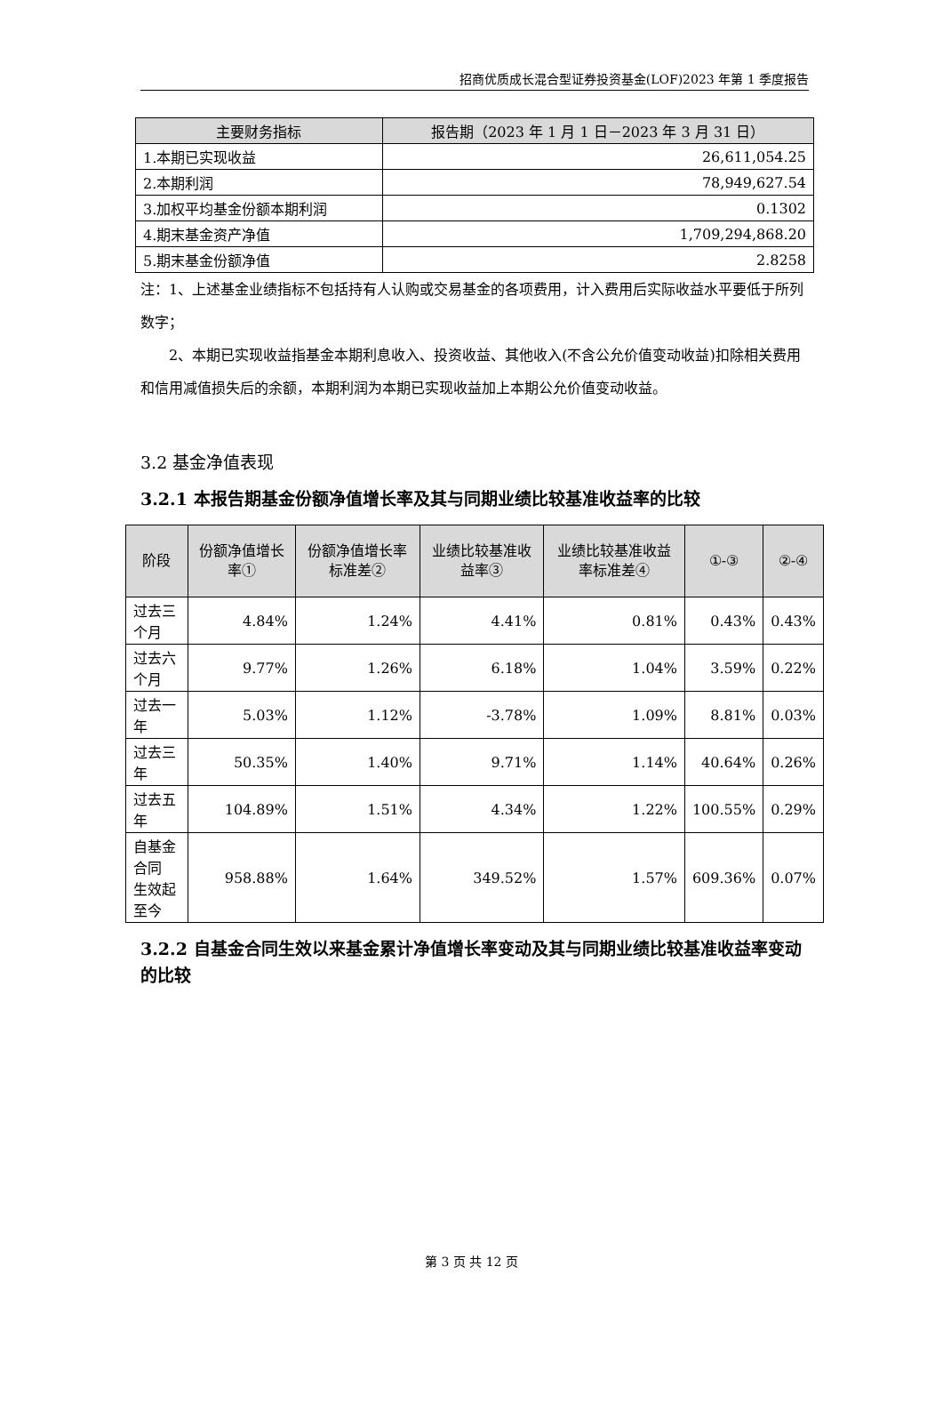招商优质成长混合型证券投资基金(LOF)2023 年第 1 季度报告
| 主要财务指标 | 报告期（2023 年 1 月 1 日－2023 年 3 月 31 日） |
| --- | --- |
| 1.本期已实现收益 | 26,611,054.25 |
| 2.本期利润 | 78,949,627.54 |
| 3.加权平均基金份额本期利润 | 0.1302 |
| 4.期末基金资产净值 | 1,709,294,868.20 |
| 5.期末基金份额净值 | 2.8258 |
注：1、上述基金业绩指标不包括持有人认购或交易基金的各项费用，计入费用后实际收益水平要低于所列数字；
  2、本期已实现收益指基金本期利息收入、投资收益、其他收入(不含公允价值变动收益)扣除相关费用和信用减值损失后的余额，本期利润为本期已实现收益加上本期公允价值变动收益。
3.2 基金净值表现
3.2.1 本报告期基金份额净值增长率及其与同期业绩比较基准收益率的比较
| 阶段 | 份额净值增长率① | 份额净值增长率标准差② | 业绩比较基准收益率③ | 业绩比较基准收益率标准差④ | ①-③ | ②-④ |
| --- | --- | --- | --- | --- | --- | --- |
| 过去三个月 | 4.84% | 1.24% | 4.41% | 0.81% | 0.43% | 0.43% |
| 过去六个月 | 9.77% | 1.26% | 6.18% | 1.04% | 3.59% | 0.22% |
| 过去一年 | 5.03% | 1.12% | -3.78% | 1.09% | 8.81% | 0.03% |
| 过去三年 | 50.35% | 1.40% | 9.71% | 1.14% | 40.64% | 0.26% |
| 过去五年 | 104.89% | 1.51% | 4.34% | 1.22% | 100.55% | 0.29% |
| 自基金合同 生效起至今 | 958.88% | 1.64% | 349.52% | 1.57% | 609.36% | 0.07% |
3.2.2 自基金合同生效以来基金累计净值增长率变动及其与同期业绩比较基准收益率变动的比较
第 3 页 共 12 页